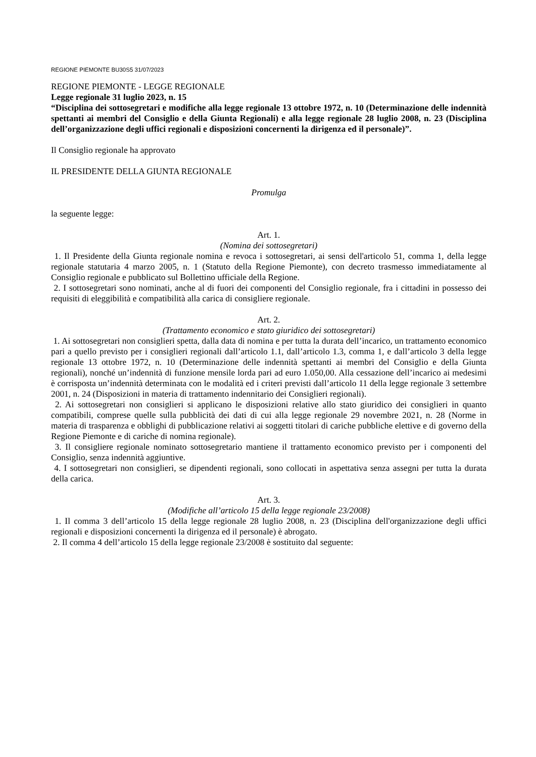REGIONE PIEMONTE BU30S5 31/07/2023
REGIONE PIEMONTE - LEGGE REGIONALE
Legge regionale 31 luglio 2023, n. 15
“Disciplina dei sottosegretari e modifiche alla legge regionale 13 ottobre 1972, n. 10 (Determinazione delle indennità spettanti ai membri del Consiglio e della Giunta Regionali) e alla legge regionale 28 luglio 2008, n. 23 (Disciplina dell’organizzazione degli uffici regionali e disposizioni concernenti la dirigenza ed il personale)”.
Il Consiglio regionale ha approvato
IL PRESIDENTE DELLA GIUNTA REGIONALE
Promulga
la seguente legge:
Art. 1.
(Nomina dei sottosegretari)
1. Il Presidente della Giunta regionale nomina e revoca i sottosegretari, ai sensi dell'articolo 51, comma 1, della legge regionale statutaria 4 marzo 2005, n. 1 (Statuto della Regione Piemonte), con decreto trasmesso immediatamente al Consiglio regionale e pubblicato sul Bollettino ufficiale della Regione.
2. I sottosegretari sono nominati, anche al di fuori dei componenti del Consiglio regionale, fra i cittadini in possesso dei requisiti di eleggibilità e compatibilità alla carica di consigliere regionale.
Art. 2.
(Trattamento economico e stato giuridico dei sottosegretari)
1. Ai sottosegretari non consiglieri spetta, dalla data di nomina e per tutta la durata dell’incarico, un trattamento economico pari a quello previsto per i consiglieri regionali dall’articolo 1.1, dall’articolo 1.3, comma 1, e dall’articolo 3 della legge regionale 13 ottobre 1972, n. 10 (Determinazione delle indennità spettanti ai membri del Consiglio e della Giunta regionali), nonché un’indennità di funzione mensile lorda pari ad euro 1.050,00. Alla cessazione dell’incarico ai medesimi è corrisposta un’indennità determinata con le modalità ed i criteri previsti dall’articolo 11 della legge regionale 3 settembre 2001, n. 24 (Disposizioni in materia di trattamento indennitario dei Consiglieri regionali).
2. Ai sottosegretari non consiglieri si applicano le disposizioni relative allo stato giuridico dei consiglieri in quanto compatibili, comprese quelle sulla pubblicità dei dati di cui alla legge regionale 29 novembre 2021, n. 28 (Norme in materia di trasparenza e obblighi di pubblicazione relativi ai soggetti titolari di cariche pubbliche elettive e di governo della Regione Piemonte e di cariche di nomina regionale).
3. Il consigliere regionale nominato sottosegretario mantiene il trattamento economico previsto per i componenti del Consiglio, senza indennità aggiuntive.
4. I sottosegretari non consiglieri, se dipendenti regionali, sono collocati in aspettativa senza assegni per tutta la durata della carica.
Art. 3.
(Modifiche all’articolo 15 della legge regionale 23/2008)
1. Il comma 3 dell’articolo 15 della legge regionale 28 luglio 2008, n. 23 (Disciplina dell'organizzazione degli uffici regionali e disposizioni concernenti la dirigenza ed il personale) è abrogato.
2. Il comma 4 dell’articolo 15 della legge regionale 23/2008 è sostituito dal seguente: